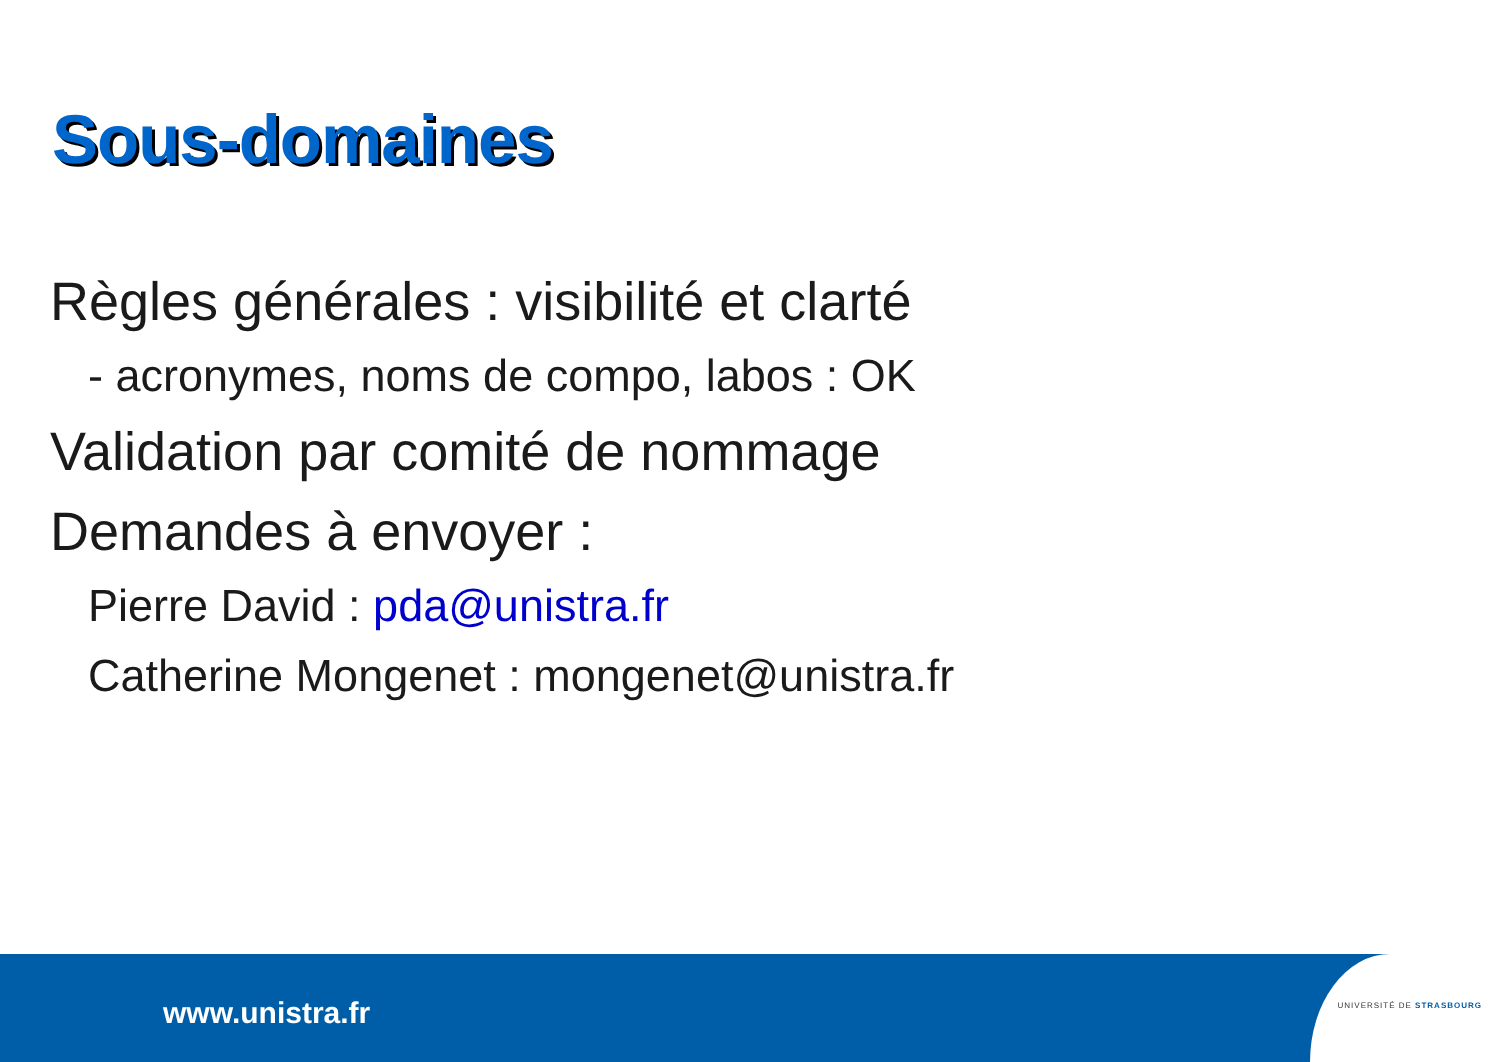Sous-domaines
Règles générales : visibilité et clarté
- acronymes, noms de compo, labos : OK
Validation par comité de nommage
Demandes à envoyer :
Pierre David : pda@unistra.fr
Catherine Mongenet : mongenet@unistra.fr
www.unistra.fr
UNIVERSITÉ DE STRASBOURG